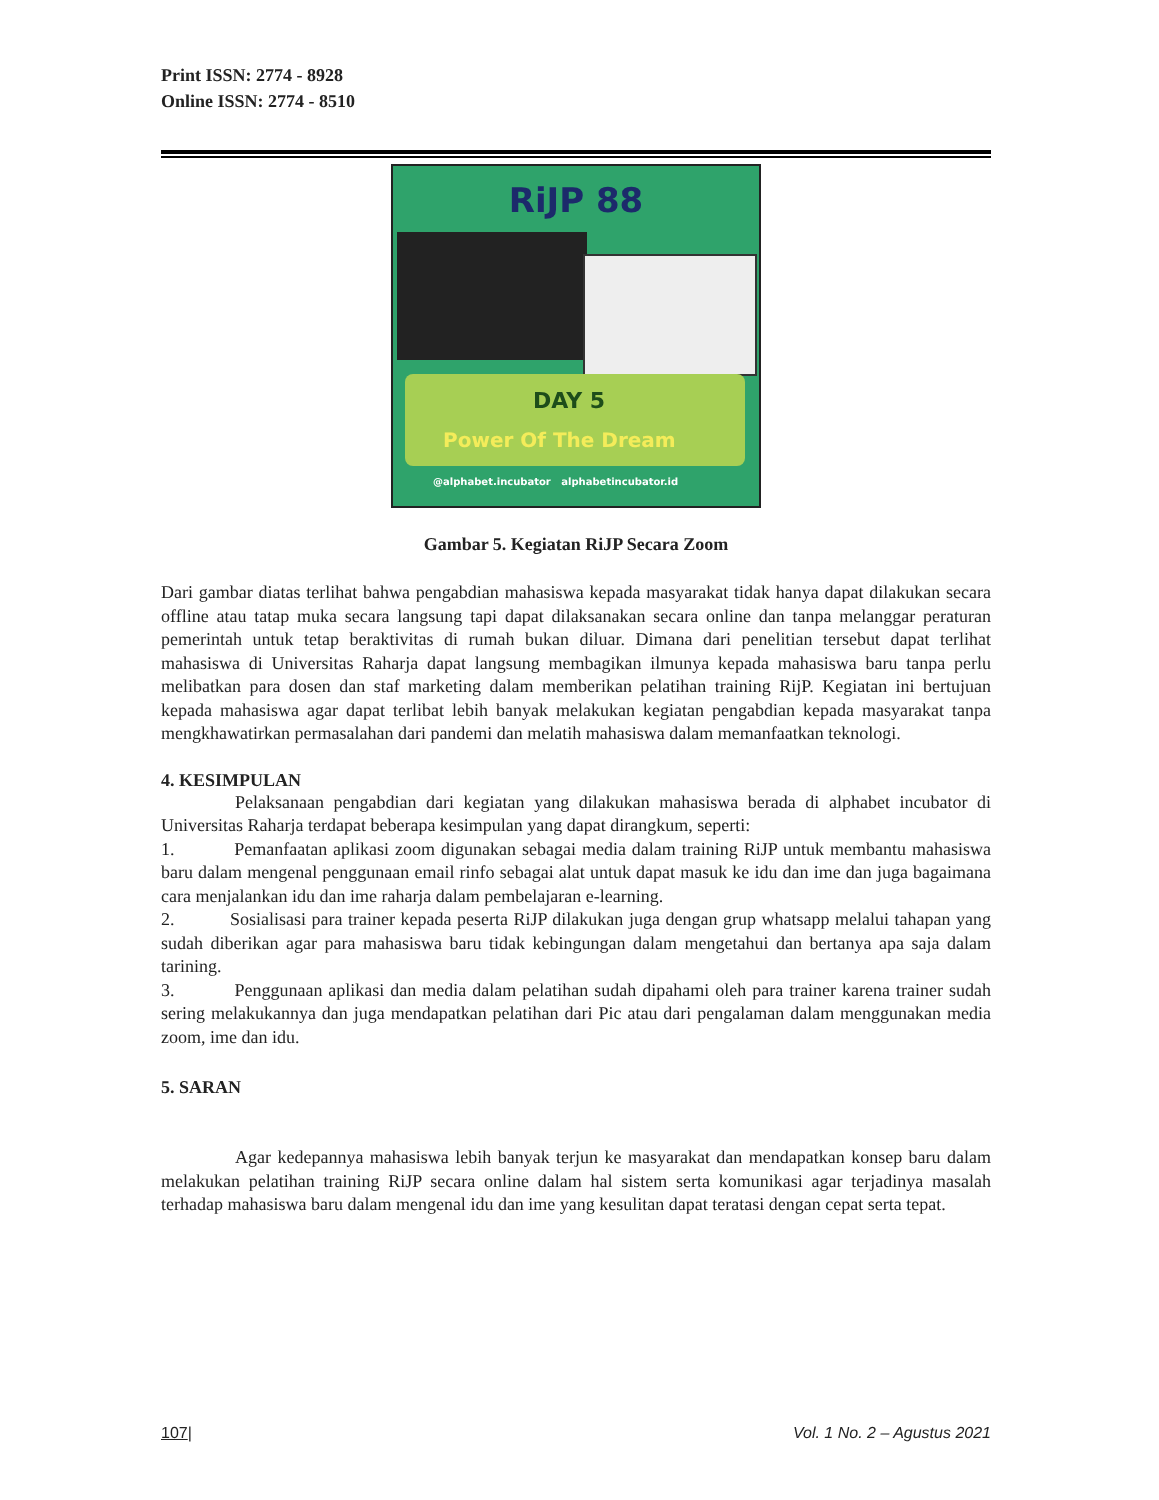Print ISSN: 2774 - 8928
Online ISSN: 2774 - 8510
RiJP 88
DAY 5
Power Of The Dream
@alphabet.incubator alphabetincubator.id
Gambar 5. Kegiatan RiJP Secara Zoom
Dari gambar diatas terlihat bahwa pengabdian mahasiswa kepada masyarakat tidak hanya dapat dilakukan secara offline atau tatap muka secara langsung tapi dapat dilaksanakan secara online dan tanpa melanggar peraturan pemerintah untuk tetap beraktivitas di rumah bukan diluar. Dimana dari penelitian tersebut dapat terlihat mahasiswa di Universitas Raharja dapat langsung membagikan ilmunya kepada mahasiswa baru tanpa perlu melibatkan para dosen dan staf marketing dalam memberikan pelatihan training RijP. Kegiatan ini bertujuan kepada mahasiswa agar dapat terlibat lebih banyak melakukan kegiatan pengabdian kepada masyarakat tanpa mengkhawatirkan permasalahan dari pandemi dan melatih mahasiswa dalam memanfaatkan teknologi.
4. KESIMPULAN
Pelaksanaan pengabdian dari kegiatan yang dilakukan mahasiswa berada di alphabet incubator di Universitas Raharja terdapat beberapa kesimpulan yang dapat dirangkum, seperti:
1. Pemanfaatan aplikasi zoom digunakan sebagai media dalam training RiJP untuk membantu mahasiswa baru dalam mengenal penggunaan email rinfo sebagai alat untuk dapat masuk ke idu dan ime dan juga bagaimana cara menjalankan idu dan ime raharja dalam pembelajaran e-learning.
2. Sosialisasi para trainer kepada peserta RiJP dilakukan juga dengan grup whatsapp melalui tahapan yang sudah diberikan agar para mahasiswa baru tidak kebingungan dalam mengetahui dan bertanya apa saja dalam tarining.
3. Penggunaan aplikasi dan media dalam pelatihan sudah dipahami oleh para trainer karena trainer sudah sering melakukannya dan juga mendapatkan pelatihan dari Pic atau dari pengalaman dalam menggunakan media zoom, ime dan idu.
5. SARAN
Agar kedepannya mahasiswa lebih banyak terjun ke masyarakat dan mendapatkan konsep baru dalam melakukan pelatihan training RiJP secara online dalam hal sistem serta komunikasi agar terjadinya masalah terhadap mahasiswa baru dalam mengenal idu dan ime yang kesulitan dapat teratasi dengan cepat serta tepat.
107| Vol. 1 No. 2 – Agustus 2021